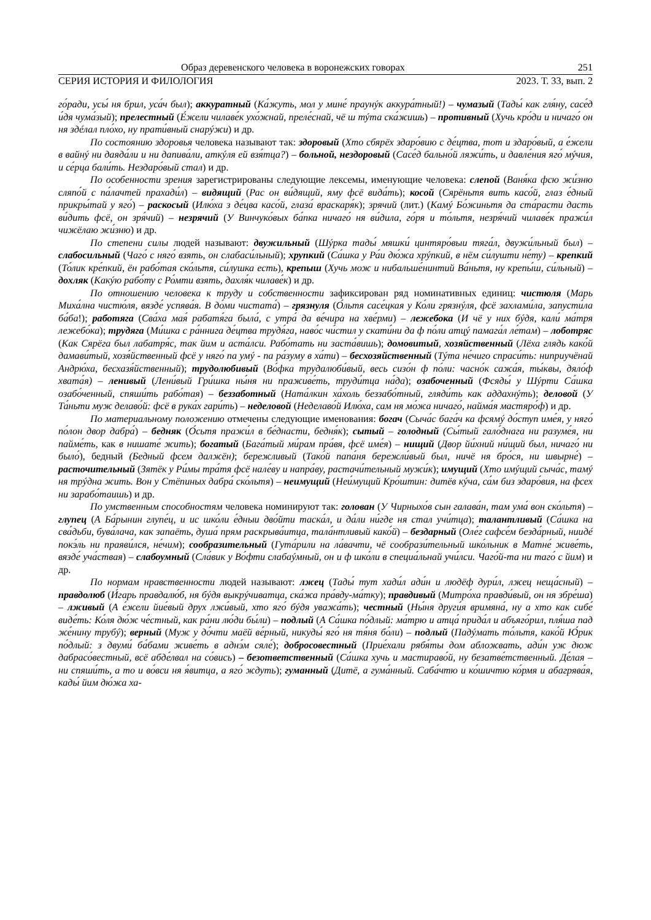Образ деревенского человека в воронежских говорах 251
СЕРИЯ ИСТОРИЯ И ФИЛОЛОГИЯ 2023. Т. 33, вып. 2
го́ради, усы́ ня брил, уса́ч был); аккуратный (Ка́жуть, мол у мине́ праунýк аккура́тный!) – чумазый (Тады́ как гля́ну, сасе́д и́дя чума́зый); прелестный (Е́жели чилаве́к ухо́жнай, преле́снай, чё ш тýта ска́жишь) – противный (Хучь кро́ди и ничаго́ он ня здéлал пло́хо, ну прати́вный снарýжи) и др.
По состоянию здоровья человека называют так: здоровый (Хто сбярёх здаро́вию с де́цтва, тот и здаро́вый, а е́жели в вайнý ни даяда́ли и ни дапива́ли, аткýля ей взя́тца?) – больной, нездоровый (Сасе́д бально́й ляжи́ть, и давле́ния яго́ мýчия, и се́рца бали́ть. Нездаро́вый стал) и др.
По особенности зрения зарегистрированы следующие лексемы, именующие человека: слепой (Ваня́ка фсю жи́зню сляпо́й с па́лачтей прахади́л) – видящий (Рас он ви́дящий, яму фсё вида́ть); косой (Сярёньтя вить касо́й, глаз е́дный прикры́тай у яго́) – раскосый (Илю́ха з де́цва касо́й, глаза́ враскаря́к); зрячий (лит.) (Камý Бо́жиньтя да ста́расти дасть ви́дить фсё, он зря́чий) – незрячий (У Винчуко́вых ба́пка ничаго́ ня ви́дила, го́ря и то́льтя, незря́чий чилаве́к пражи́л чижёлаю жи́зню) и др.
По степени силы людей называют: двужильный (Шýрка тады́ мяшки́ цинтяро́выи тяга́л, двужи́льный был) – слабосильный (Чаго́ с няго́ взять, он слабаси́льный); хрупкий (Са́шка у Ра́и дю́жа хрýпкий, в нём си́лушти не́ту) – крепкий (То́лик кре́пкий, ён рабо́тая ско́льтя, си́лушка есть), крепыш (Хучь мож и нибальше́нинтий Ва́ньтя, ну крепы́ш, си́льный) – дохляк (Какýю рабо́ту с Ро́мти взять, дахля́к чилаве́к) и др.
По отношению человека к труду и собственности зафиксирован ряд номинативных единиц: чистюля (Марь Миха́лна чистю́ля, вязде́ успява́я. В до́ми чистата́) – грязнуля (О́льтя сасе́цкая у Ко́ли грязнýля, фсё захлами́ла, запусти́ла ба́ба!); работяга (Сва́ха мая́ рабатя́га была́, с утра́ да ве́чира на хве́рми) – лежебока (И чё у них бýдя, кали́ ма́тря лежебо́ка); трудяга (Ми́шка с ра́ннига де́цтва трудя́га, наво́с чи́стил у скати́ни да ф по́ли атцý памага́л ле́там) – лоботряс (Как Сярёга был лабатря́с, так йим и аста́лси. Рабо́тать ни заста́вишь); домовитый, хозяйственный (Лёха глядь како́й дамави́тый, хозя́йственный фсё у няго́ па умý - па ра́зуму в ха́ти) – бесхозяйственный (Тýта не́чиго спраси́ть: ниприучёнай Андрю́ха, бесхазя́йственный); трудолюбивый (Во́фка трудалюби́вый, весь сизо́н ф по́ли: часно́к сажа́я, ты́квы, дяло́ф хвата́я) – ленивый (Лени́вый Гри́шка ны́ня ни праживе́ть, труди́тца на́да); озабоченный (Фсяды́ у Шýрти Са́шка озабо́ченный, спяши́ть рабо́тая) – беззаботный (Ната́лкин ха́холь беззабо́тный, гляди́ть как аддахнýть); деловой (У Та́ньти муж делаво́й: фсё в рука́х гари́ть) – неделовой (Неделаво́й Илю́ха, сам ня мо́жа ничаго́, найма́я мастяро́ф) и др.
По материальному положению отмечены следующие именования: богач (Сыча́с бага́ч ка фсямý до́ступ име́я, у няго́ по́лон двор дабра́) – бедняк (О́сьтя пражи́л в бе́днасти, бедня́к); сытый – голодный (Сы́тый гало́днага ни разуме́я, ни пайме́ть, как в нишате́ жить); богатый (Бага́тый ми́рам пра́вя, фсё име́я) – нищий (Двор йи́хний ни́щий был, ничаго́ ни было́), бедный (Бедный фсем далжён); бережливый (Тако́й папа́ня бережли́вый был, ничё ня бро́ся, ни швырне́) – расточительный (Зятёк у Ри́мы тра́тя фсё нале́ву и напра́ву, растачи́тельный мужи́к); имущий (Хто имýщий сыча́с, тамý ня трýдна жить. Вон у Стёпиных дабра́ ско́льтя) – неимущий (Неи́мущий Кро́штин: дитёв кýча, са́м биз здаро́вия, на фсех ни зарабо́таишь) и др.
По умственным способностям человека номинируют так: голован (У Чирныхо́в сын галава́н, там ума́ вон ско́льтя) – глупец (А Ба́рынин глупе́ц, и ис шко́ли е́дныи дво́йти таска́л, и да́ли ни́где ня стал учи́тца); талантливый (Са́шка на сва́дьби, бува́лача, как запаёть, душа́ прям раскрыва́итца, тала́нтливый како́й) – бездарный (Оле́г сафсе́м безда́рный, ниидé покэ́ль ни праяви́лся, не́чим); сообразительный (Гута́рили на ла́вачти, чё сообрази́тельный шко́льник в Матне́ живе́ть, вязде́ уча́ствая) – слабоумный (Сла́вик у Во́фти слабаýмный, он и ф шко́ли в специа́льнай учи́лси. Чаго́й-та ни таго́ с йим) и др.
По нормам нравственности людей называют: лжец (Тады́ тут хади́л ади́н и людёф дури́л, лжец неща́сный) – правдолюб (И́гарь правдалю́б, ня бýдя выкрýчиватца, ска́жа пра́вду-ма́тку); правдивый (Митро́ха правди́вый, он ня збре́ша) – лживый (А е́жели йие́вый друх лжи́вый, хто яго́ бýдя уважа́ть); честный (Ны́ня други́я вримяна́, ну а хто как сибе́ виде́ть: Ко́ля дю́ж че́стный, как ра́ни лю́ди бы́ли) – подлый (А Са́шка по́длый: ма́трю и атца́ прида́л и абъяго́рил, пля́ша пад же́нину трубý); верный (Муж у до́чти маёй ве́рный, никуды́ яго́ ня тя́ня бо́ли) – подлый (Падýмать то́льтя, како́й Ю́рик по́длый: з двуми́ ба́бами живе́ть в аднэ́м сяле́); добросовестный (Прие́хали рябя́ты дом абложвать, ади́н уж дюж дабрасо́вестный, всё абде́лвал на со́вись) – безответственный (Са́шка хучь и мастираво́й, ну безатве́тственный. Де́лая – ни спяши́ть, а то и во́вси ня я́витца, а яго́ ждуть); гуманный (Дитё, а гума́нный. Саба́чтю и ко́шичтю ко́рмя и абагрява́я, кады́ йим дю́жа ха-